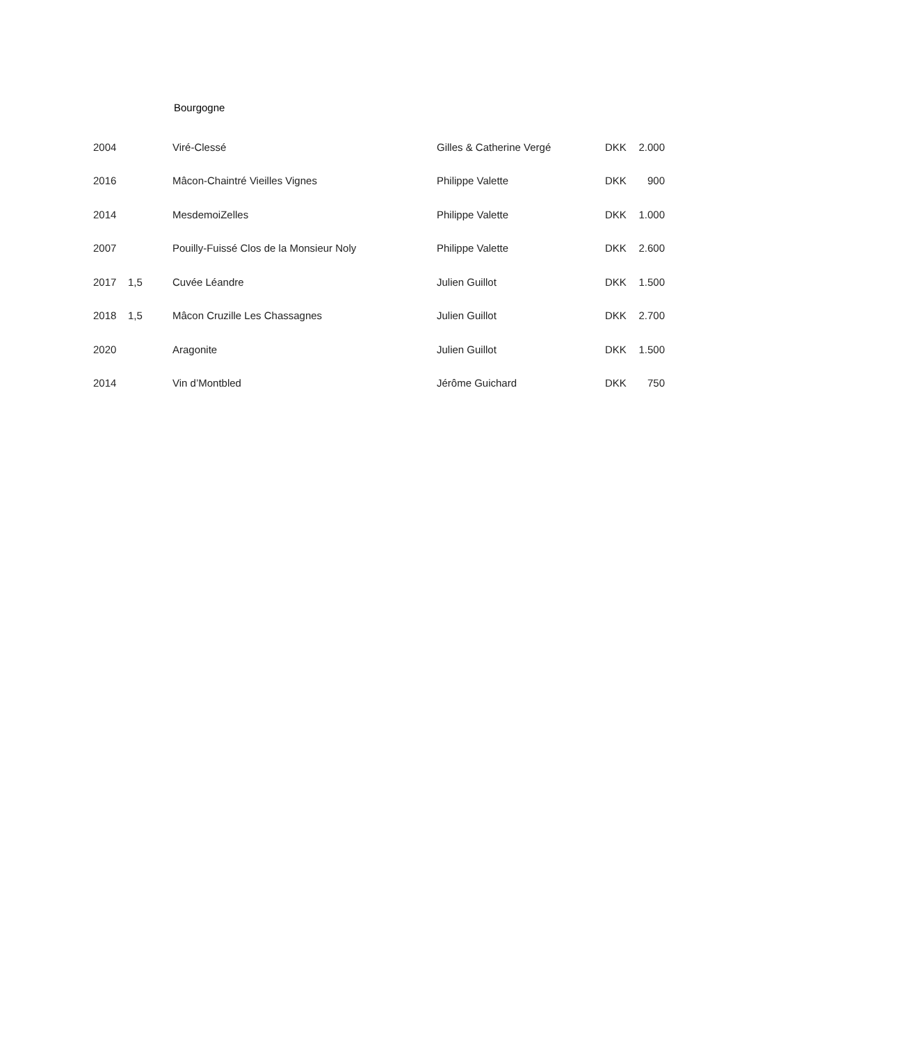Bourgogne
| 2004 | | Viré-Clessé | Gilles & Catherine Vergé | DKK | 2.000 |
| 2016 | | Mâcon-Chaintré Vieilles Vignes | Philippe Valette | DKK | 900 |
| 2014 | | MesdemoiZelles | Philippe Valette | DKK | 1.000 |
| 2007 | | Pouilly-Fuissé Clos de la Monsieur Noly | Philippe Valette | DKK | 2.600 |
| 2017 | 1,5 | Cuvée Léandre | Julien Guillot | DKK | 1.500 |
| 2018 | 1,5 | Mâcon Cruzille Les Chassagnes | Julien Guillot | DKK | 2.700 |
| 2020 | | Aragonite | Julien Guillot | DKK | 1.500 |
| 2014 | | Vin d’Montbled | Jérôme Guichard | DKK | 750 |